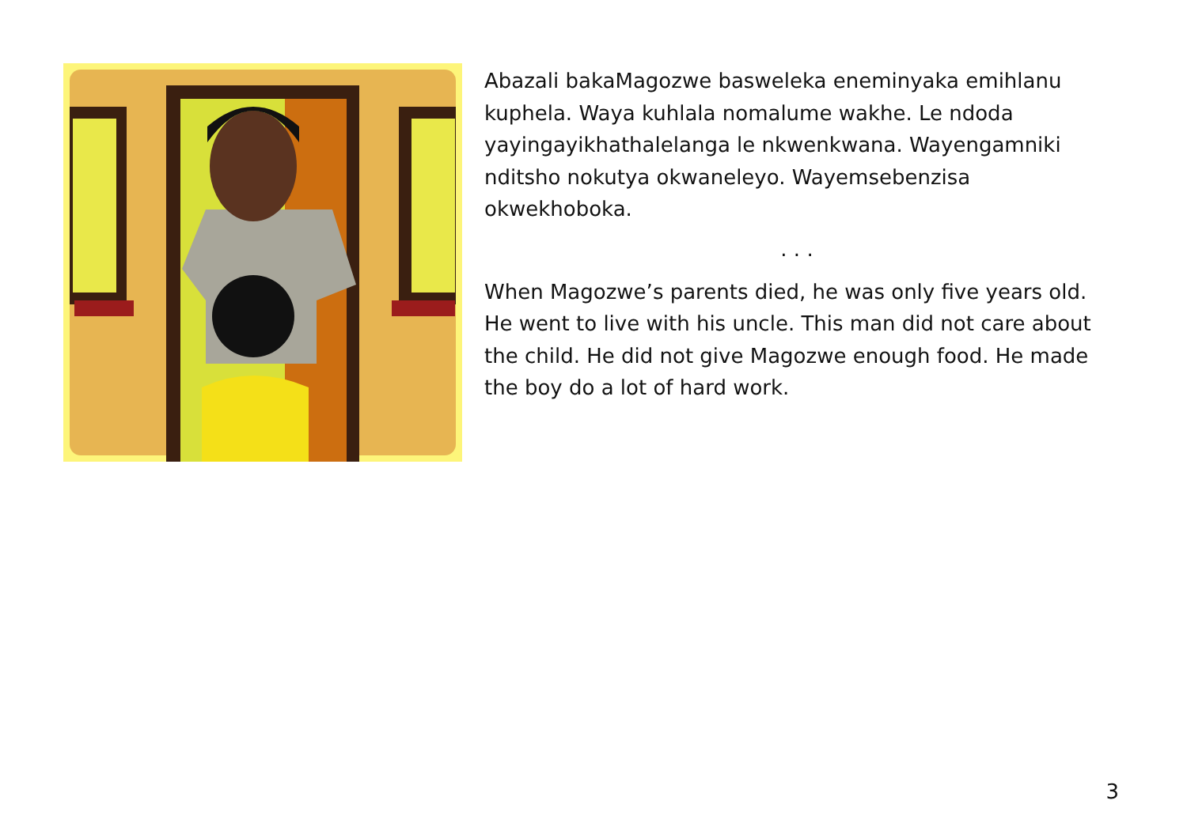Abazali bakaMagozwe basweleka eneminyaka emihlanu kuphela. Waya kuhlala nomalume wakhe. Le ndoda yayingayikhathalelanga le nkwenkwana. Wayengamniki nditsho nokutya okwaneleyo. Wayemsebenzisa okwekhoboka.
. . .
When Magozwe’s parents died, he was only five years old. He went to live with his uncle. This man did not care about the child. He did not give Magozwe enough food. He made the boy do a lot of hard work.
3